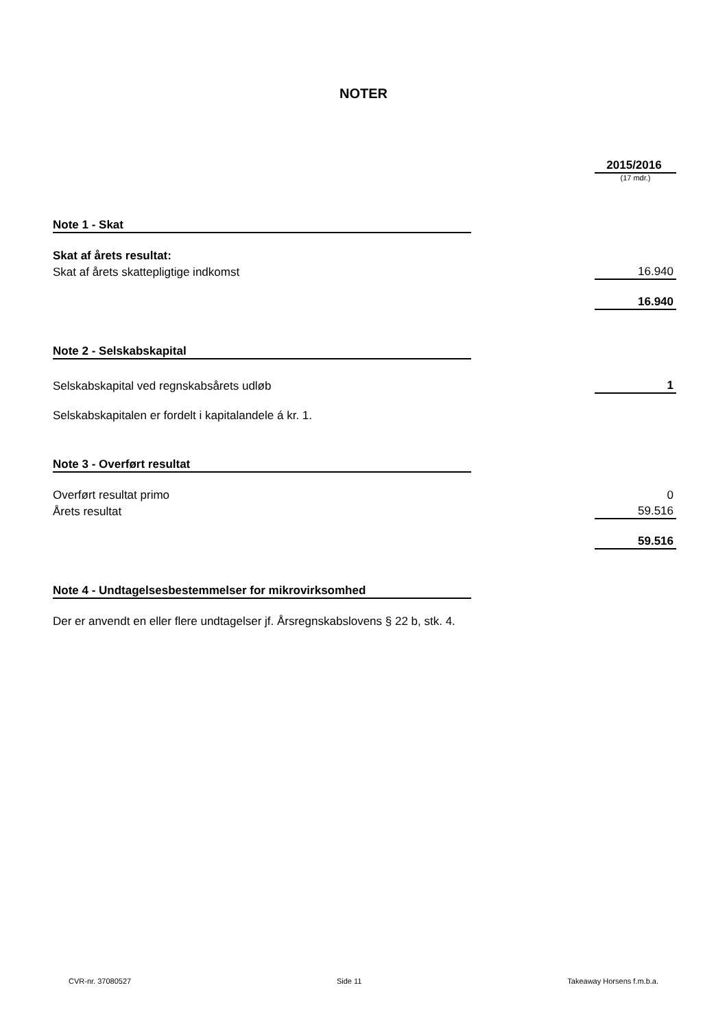NOTER
| | | 2015/2016 |
| | | (17 mdr.) |
| Note 1 - Skat | | |
| Skat af årets resultat: | | |
| Skat af årets skattepligtige indkomst | | 16.940 |
| | | 16.940 |
| Note 2 - Selskabskapital | | |
| Selskabskapital ved regnskabsårets udløb | | 1 |
| Selskabskapitalen er fordelt i kapitalandele á kr. 1. | | |
| Note 3 - Overført resultat | | |
| Overført resultat primo | | 0 |
| Årets resultat | | 59.516 |
| | | 59.516 |
| Note 4 - Undtagelsesbestemmelser for mikrovirksomhed | | |
| Der er anvendt en eller flere undtagelser jf. Årsregnskabslovens § 22 b, stk. 4. | | |
CVR-nr. 37080527 Side 11 Takeaway Horsens f.m.b.a.